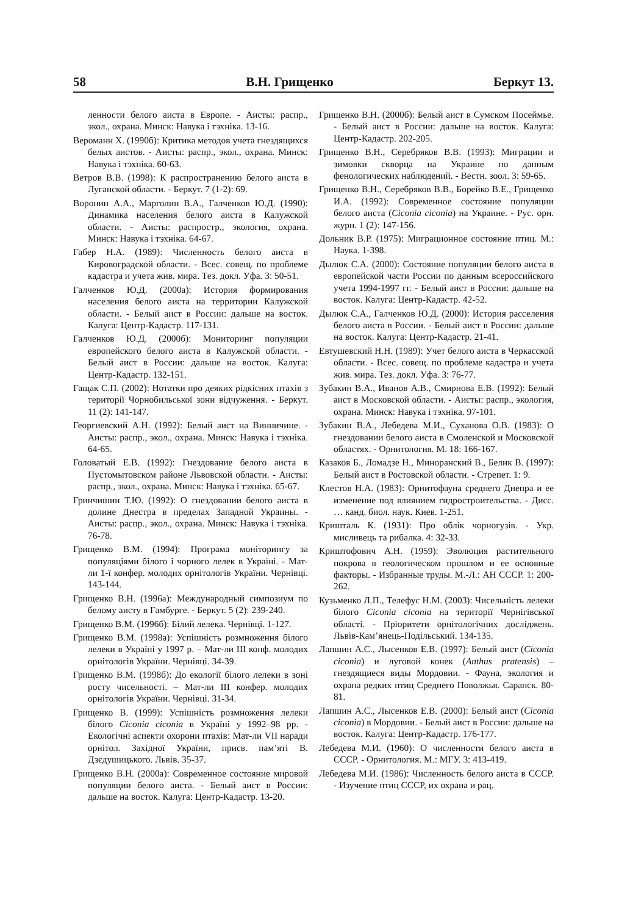58 В.Н. Грищенко Беркут 13.
ленности белого аиста в Европе. - Аисты: распр., экол., охрана. Минск: Навука і тэхніка. 13-16.
Вероманн Х. (1990б): Критика методов учета гнездящихся белых аистов. - Аисты: распр., экол., охрана. Минск: Навука і тэхніка. 60-63.
Ветров В.В. (1998): К распространению белого аиста в Луганской области. - Беркут. 7 (1-2): 69.
Воронин А.А., Марголин В.А., Галченков Ю.Д. (1990): Динамика населения белого аиста в Калужской области. - Аисты: распростр., экология, охрана. Минск: Навука і тэхніка. 64-67.
Габер Н.А. (1989): Численность белого аиста в Кировоградской области. - Всес. совещ. по проблеме кадастра и учета жив. мира. Тез. докл. Уфа. 3: 50-51.
Галченков Ю.Д. (2000а): История формирования населения белого аиста на территории Калужской области. - Белый аист в России: дальше на восток. Калуга: Центр-Кадастр. 117-131.
Галченков Ю.Д. (2000б): Мониторинг популяции европейского белого аиста в Калужской области. - Белый аист в России: дальше на восток. Калуга: Центр-Кадастр. 132-151.
Гащак С.П. (2002): Нотатки про деяких рідкісних птахів з території Чорнобильської зони відчуження. - Беркут. 11 (2): 141-147.
Георгиевский А.Н. (1992): Белый аист на Винничине. - Аисты: распр., экол., охрана. Минск: Навука і тэхніка. 64-65.
Головатый Е.В. (1992): Гнездование белого аиста в Пустомытовском районе Львовской области. - Аисты: распр., экол., охрана. Минск: Навука і тэхніка. 65-67.
Гринчишин Т.Ю. (1992): О гнездовании белого аиста в долине Днестра в пределах Западной Украины. - Аисты: распр., экол., охрана. Минск: Навука і тэхніка. 76-78.
Грищенко В.М. (1994): Програма моніторингу за популяціями білого і чорного лелек в Україні. - Мат-ли 1-ї конфер. молодих орнітологів України. Чернівці. 143-144.
Грищенко В.Н. (1996а): Международный симпозиум по белому аисту в Гамбурге. - Беркут. 5 (2): 239-240.
Грищенко В.М. (1996б): Білий лелека. Чернівці. 1-127.
Грищенко В.М. (1998а): Успішність розмноження білого лелеки в Україні у 1997 р. – Мат-ли III конф. молодих орнітологів України. Чернівці. 34-39.
Грищенко В.М. (1998б): До екології білого лелеки в зоні росту чисельності. – Мат-ли III конфер. молодих орнітологів України. Чернівці. 31-34.
Грищенко В. (1999): Успішність розмноження лелеки білого Ciconia ciconia в Україні у 1992–98 рр. - Екологічні аспекти охорони птахів: Мат-ли VII наради орнітол. Західної України, присв. пам’яті В. Дзєдушицького. Львів. 35-37.
Грищенко В.Н. (2000а): Современное состояние мировой популяции белого аиста. - Белый аист в России: дальше на восток. Калуга: Центр-Кадастр. 13-20.
Грищенко В.Н. (2000б): Белый аист в Сумском Посеймье. - Белый аист в России: дальше на восток. Калуга: Центр-Кадастр. 202-205.
Грищенко В.Н., Серебряков В.В. (1993): Миграции и зимовки скворца на Украине по данным фенологических наблюдений. - Вестн. зоол. 3: 59-65.
Грищенко В.Н., Серебряков В.В., Борейко В.Е., Грищенко И.А. (1992): Современное состояние популяции белого аиста (Ciconia ciconia) на Украине. - Рус. орн. журн. 1 (2): 147-156.
Дольник В.Р. (1975): Миграционное состояние птиц. М.: Наука. 1-398.
Дылюк С.А. (2000): Состояние популяции белого аиста в европейской части России по данным всероссийского учета 1994-1997 гг. - Белый аист в России: дальше на восток. Калуга: Центр-Кадастр. 42-52.
Дылюк С.А., Галченков Ю.Д. (2000): История расселения белого аиста в России. - Белый аист в России: дальше на восток. Калуга: Центр-Кадастр. 21-41.
Евтушевский Н.Н. (1989): Учет белого аиста в Черкасской области. - Всес. совещ. по проблеме кадастра и учета жив. мира. Тез. докл. Уфа. 3: 76-77.
Зубакин В.А., Иванов А.В., Смирнова Е.В. (1992): Белый аист в Московской области. - Аисты: распр., экология, охрана. Минск: Навука і тэхніка. 97-101.
Зубакин В.А., Лебедева М.И., Суханова О.В. (1983): О гнездовании белого аиста в Смоленской и Московской областях. - Орнитология. М. 18: 166-167.
Казаков Б., Ломадзе Н., Миноранский В., Белик В. (1997): Белый аист в Ростовской области. - Стрепет. 1: 9.
Клестов Н.А. (1983): Орнитофауна среднего Днепра и ее изменение под влиянием гидростроительства. - Дисс. … канд. биол. наук. Киев. 1-251.
Кришталь К. (1931): Про облік чорногузів. - Укр. мисливець та рибалка. 4: 32-33.
Криштофович А.Н. (1959): Эволюция растительного покрова в геологическом прошлом и ее основные факторы. - Избранные труды. М.-Л.: АН СССР. 1: 200-262.
Кузьменко Л.П., Телефус Н.М. (2003): Чисельність лелеки білого Ciconia ciconia на території Чернігівської області. - Пріоритети орнітологічних досліджень. Львів-Кам’янець-Подільський. 134-135.
Лапшин А.С., Лысенков Е.В. (1997): Белый аист (Ciconia ciconia) и луговой конек (Anthus pratensis) – гнездящиеся виды Мордовии. - Фауна, экология и охрана редких птиц Среднего Поволжья. Саранск. 80-81.
Лапшин А.С., Лысенков Е.В. (2000): Белый аист (Ciconia ciconia) в Мордовии. - Белый аист в России: дальше на восток. Калуга: Центр-Кадастр. 176-177.
Лебедева М.И. (1960): О численности белого аиста в СССР. - Орнитология. М.: МГУ. 3: 413-419.
Лебедева М.И. (1986): Численность белого аиста в СССР. - Изучение птиц СССР, их охрана и рац.